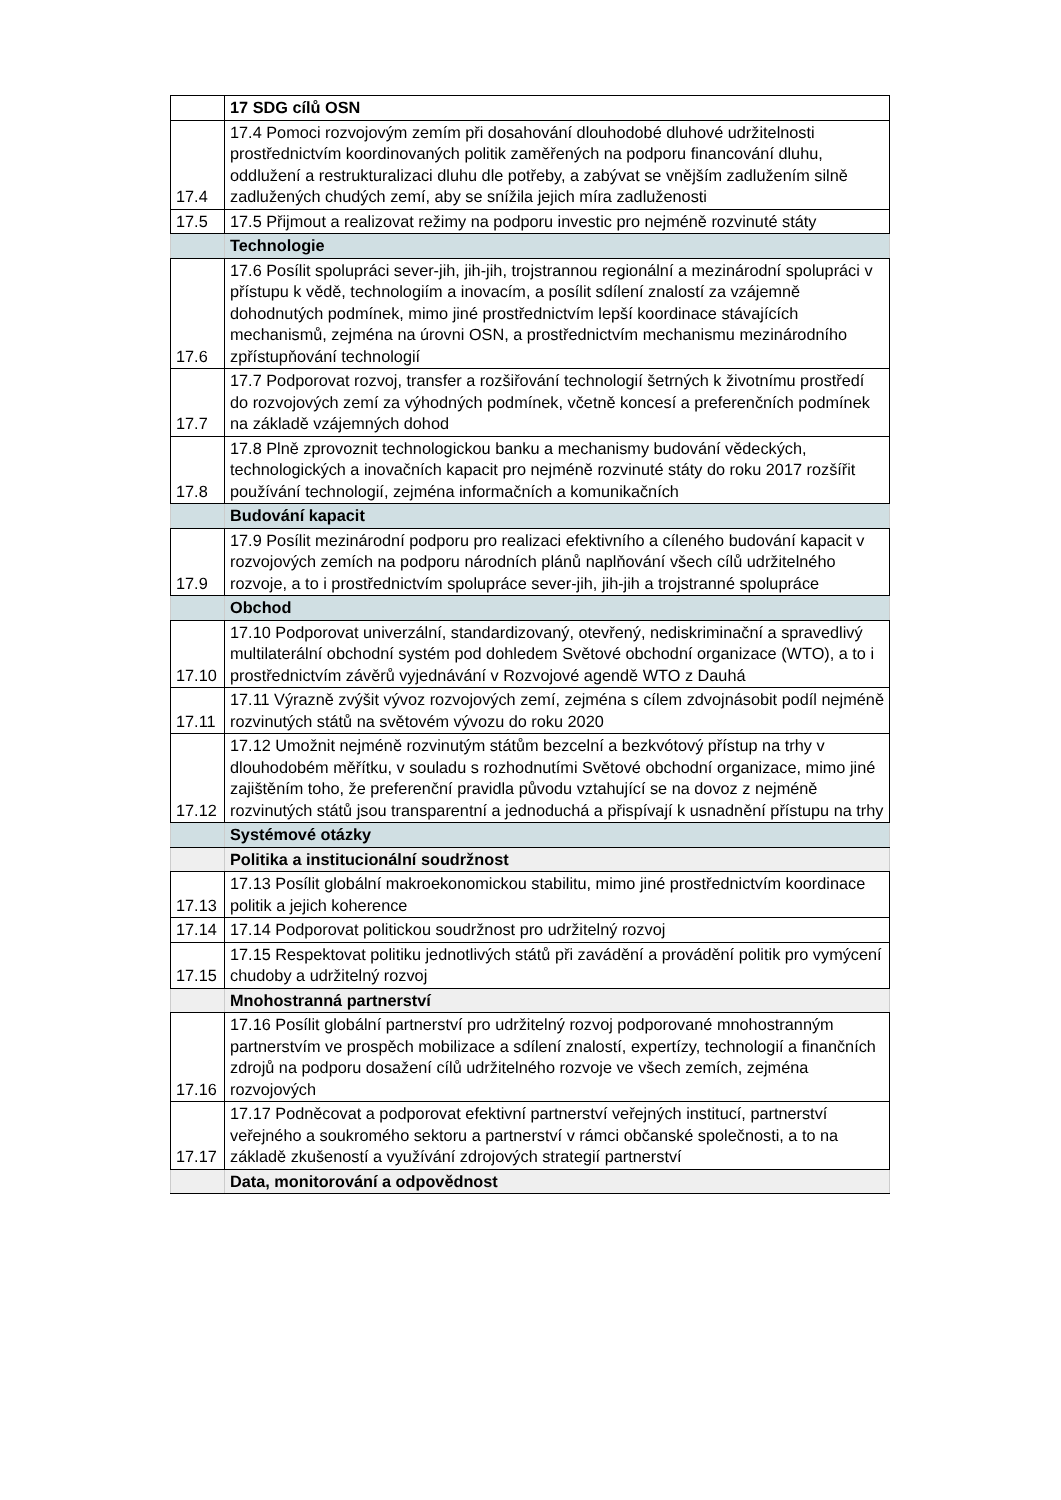| | 17 SDG cílů OSN |
| 17.4 | 17.4 Pomoci rozvojovým zemím při dosahování dlouhodobé dluhové udržitelnosti prostřednictvím koordinovaných politik zaměřených na podporu financování dluhu, oddlužení a restrukturalizaci dluhu dle potřeby, a zabývat se vnějším zadlužením silně zadlužených chudých zemí, aby se snížila jejich míra zadluženosti |
| 17.5 | 17.5 Přijmout a realizovat režimy na podporu investic pro nejméně rozvinuté státy |
| | Technologie |
| 17.6 | 17.6 Posílit spolupráci sever-jih, jih-jih, trojstrannou regionální a mezinárodní spolupráci v přístupu k vědě, technologiím a inovacím, a posílit sdílení znalostí za vzájemně dohodnutých podmínek, mimo jiné prostřednictvím lepší koordinace stávajících mechanismů, zejména na úrovni OSN, a prostřednictvím mechanismu mezinárodního zpřístupňování technologií |
| 17.7 | 17.7 Podporovat rozvoj, transfer a rozšiřování technologií šetrných k životnímu prostředí do rozvojových zemí za výhodných podmínek, včetně koncesí a preferenčních podmínek na základě vzájemných dohod |
| 17.8 | 17.8 Plně zprovoznit technologickou banku a mechanismy budování vědeckých, technologických a inovačních kapacit pro nejméně rozvinuté státy do roku 2017 rozšířit používání technologií, zejména informačních a komunikačních |
| | Budování kapacit |
| 17.9 | 17.9 Posílit mezinárodní podporu pro realizaci efektivního a cíleného budování kapacit v rozvojových zemích na podporu národních plánů naplňování všech cílů udržitelného rozvoje, a to i prostřednictvím spolupráce sever-jih, jih-jih a trojstranné spolupráce |
| | Obchod |
| 17.10 | 17.10 Podporovat univerzální, standardizovaný, otevřený, nediskriminační a spravedlivý multilaterální obchodní systém pod dohledem Světové obchodní organizace (WTO), a to i prostřednictvím závěrů vyjednávání v Rozvojové agendě WTO z Dauhá |
| 17.11 | 17.11 Výrazně zvýšit vývoz rozvojových zemí, zejména s cílem zdvojnásobit podíl nejméně rozvinutých států na světovém vývozu do roku 2020 |
| 17.12 | 17.12 Umožnit nejméně rozvinutým státům bezcelní a bezkvótový přístup na trhy v dlouhodobém měřítku, v souladu s rozhodnutími Světové obchodní organizace, mimo jiné zajištěním toho, že preferenční pravidla původu vztahující se na dovoz z nejméně rozvinutých států jsou transparentní a jednoduchá a přispívají k usnadnění přístupu na trhy |
| | Systémové otázky |
| | Politika a institucionální soudržnost |
| 17.13 | 17.13 Posílit globální makroekonomickou stabilitu, mimo jiné prostřednictvím koordinace politik a jejich koherence |
| 17.14 | 17.14 Podporovat politickou soudržnost pro udržitelný rozvoj |
| 17.15 | 17.15 Respektovat politiku jednotlivých států při zavádění a provádění politik pro vymýcení chudoby a udržitelný rozvoj |
| | Mnohostranná partnerství |
| 17.16 | 17.16 Posílit globální partnerství pro udržitelný rozvoj podporované mnohostranným partnerstvím ve prospěch mobilizace a sdílení znalostí, expertízy, technologií a finančních zdrojů na podporu dosažení cílů udržitelného rozvoje ve všech zemích, zejména rozvojových |
| 17.17 | 17.17 Podněcovat a podporovat efektivní partnerství veřejných institucí, partnerství veřejného a soukromého sektoru a partnerství v rámci občanské společnosti, a to na základě zkušeností a využívání zdrojových strategií partnerství |
| | Data, monitorování a odpovědnost |